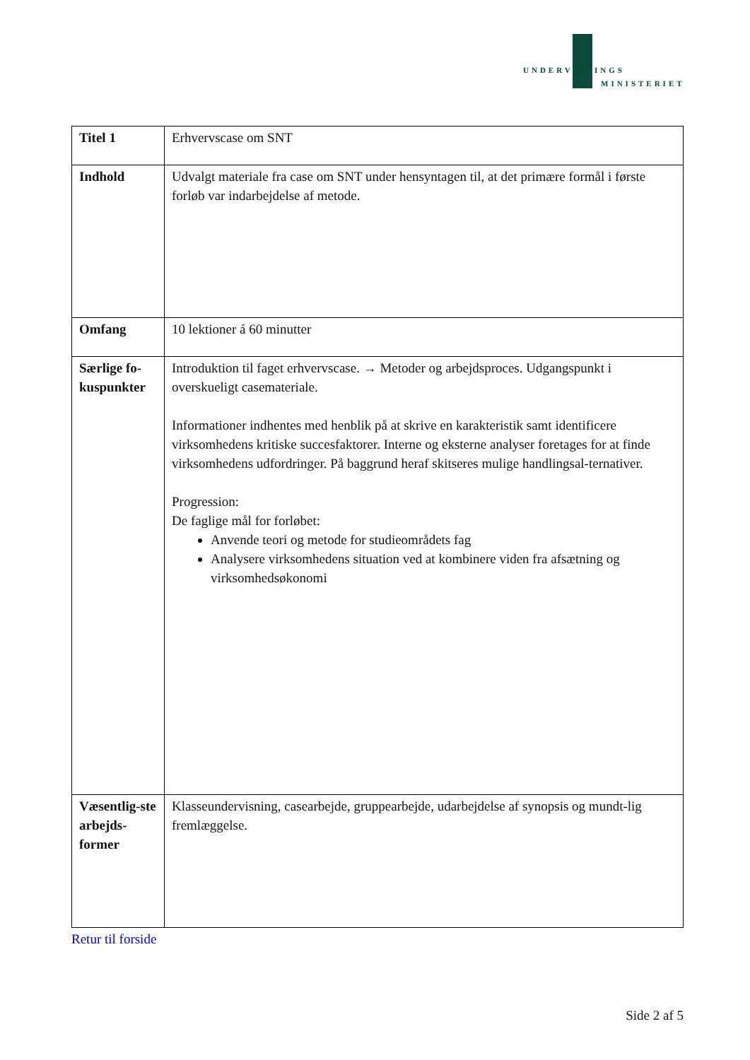UNDERVISNINGS
MINISTERIET
| Titel 1 | Erhvervscase om SNT |
| Indhold | Udvalgt materiale fra case om SNT under hensyntagen til, at det primære formål i første forløb var indarbejdelse af metode. |
| Omfang | 10 lektioner á 60 minutter |
| Særlige fo-kuspunkter | Introduktion til faget erhvervscase. → Metoder og arbejdsproces. Udgangspunkt i overskueligt casemateriale. Informationer indhentes med henblik på at skrive en karakteristik samt identificere virksomhedens kritiske succesfaktorer. Interne og eksterne analyser foretages for at finde virksomhedens udfordringer. På baggrund heraf skitseres mulige handlingsal-ternativer. Progression: De faglige mål for forløbet: Anvende teori og metode for studieområdets fag Analysere virksomhedens situation ved at kombinere viden fra afsætning og virksomhedsøkonomi |
| Væsentlig-ste arbejds-former | Klasseundervisning, casearbejde, gruppearbejde, udarbejdelse af synopsis og mundt-lig fremlæggelse. |
Retur til forside
Side 2 af 5